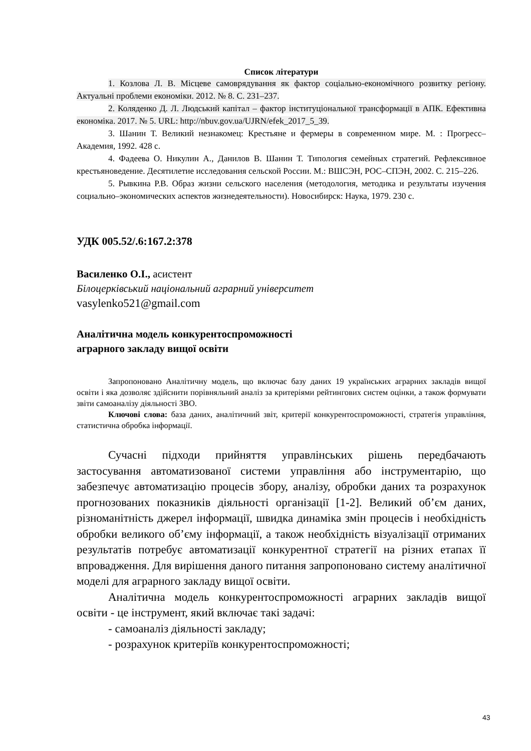Список літератури
1. Козлова Л. В. Місцеве самоврядування як фактор соціально-економічного розвитку регіону. Актуальні проблеми економіки. 2012. № 8. С. 231–237.
2. Коляденко Д. Л. Людський капітал – фактор інституціональної трансформації в АПК. Ефективна економіка. 2017. № 5. URL: http://nbuv.gov.ua/UJRN/efek_2017_5_39.
3. Шанин Т. Великий незнакомец: Крестьяне и фермеры в современном мире. М. : Прогресс–Академия, 1992. 428 с.
4. Фадеева О. Никулин А., Данилов В. Шанин Т. Типология семейных стратегий. Рефлексивное крестьяноведение. Десятилетие исследования сельской России. М.: ВШСЭН, РОС–СПЭН, 2002. С. 215–226.
5. Рывкина Р.В. Образ жизни сельского населения (методология, методика и результаты изучения социально‒экономических аспектов жизнедеятельности). Новосибирск: Наука, 1979. 230 с.
УДК 005.52/.6:167.2:378
Василенко О.І., асистент
Білоцерківський національний аграрний університет
vasylenko521@gmail.com
Аналітична модель конкурентоспроможності
аграрного закладу вищої освіти
Запропоновано Аналітичну модель, що включає базу даних 19 українських аграрних закладів вищої освіти і яка дозволяє здійснити порівняльний аналіз за критеріями рейтингових систем оцінки, а також формувати звіти самоаналізу діяльності ЗВО.
Ключові слова: база даних, аналітичний звіт, критерії конкурентоспроможності, стратегія управління, статистична обробка інформації.
Сучасні підходи прийняття управлінських рішень передбачають застосування автоматизованої системи управління або інструментарію, що забезпечує автоматизацію процесів збору, аналізу, обробки даних та розрахунок прогнозованих показників діяльності організації [1-2]. Великий об’єм даних, різноманітність джерел інформації, швидка динаміка змін процесів і необхідність обробки великого об’єму інформації, а також необхідність візуалізації отриманих результатів потребує автоматизації конкурентної стратегії на різних етапах її впровадження. Для вирішення даного питання запропоновано систему аналітичної моделі для аграрного закладу вищої освіти.
Аналітична модель конкурентоспроможності аграрних закладів вищої освіти - це інструмент, який включає такі задачі:
- самоаналіз діяльності закладу;
- розрахунок критеріїв конкурентоспроможності;
43